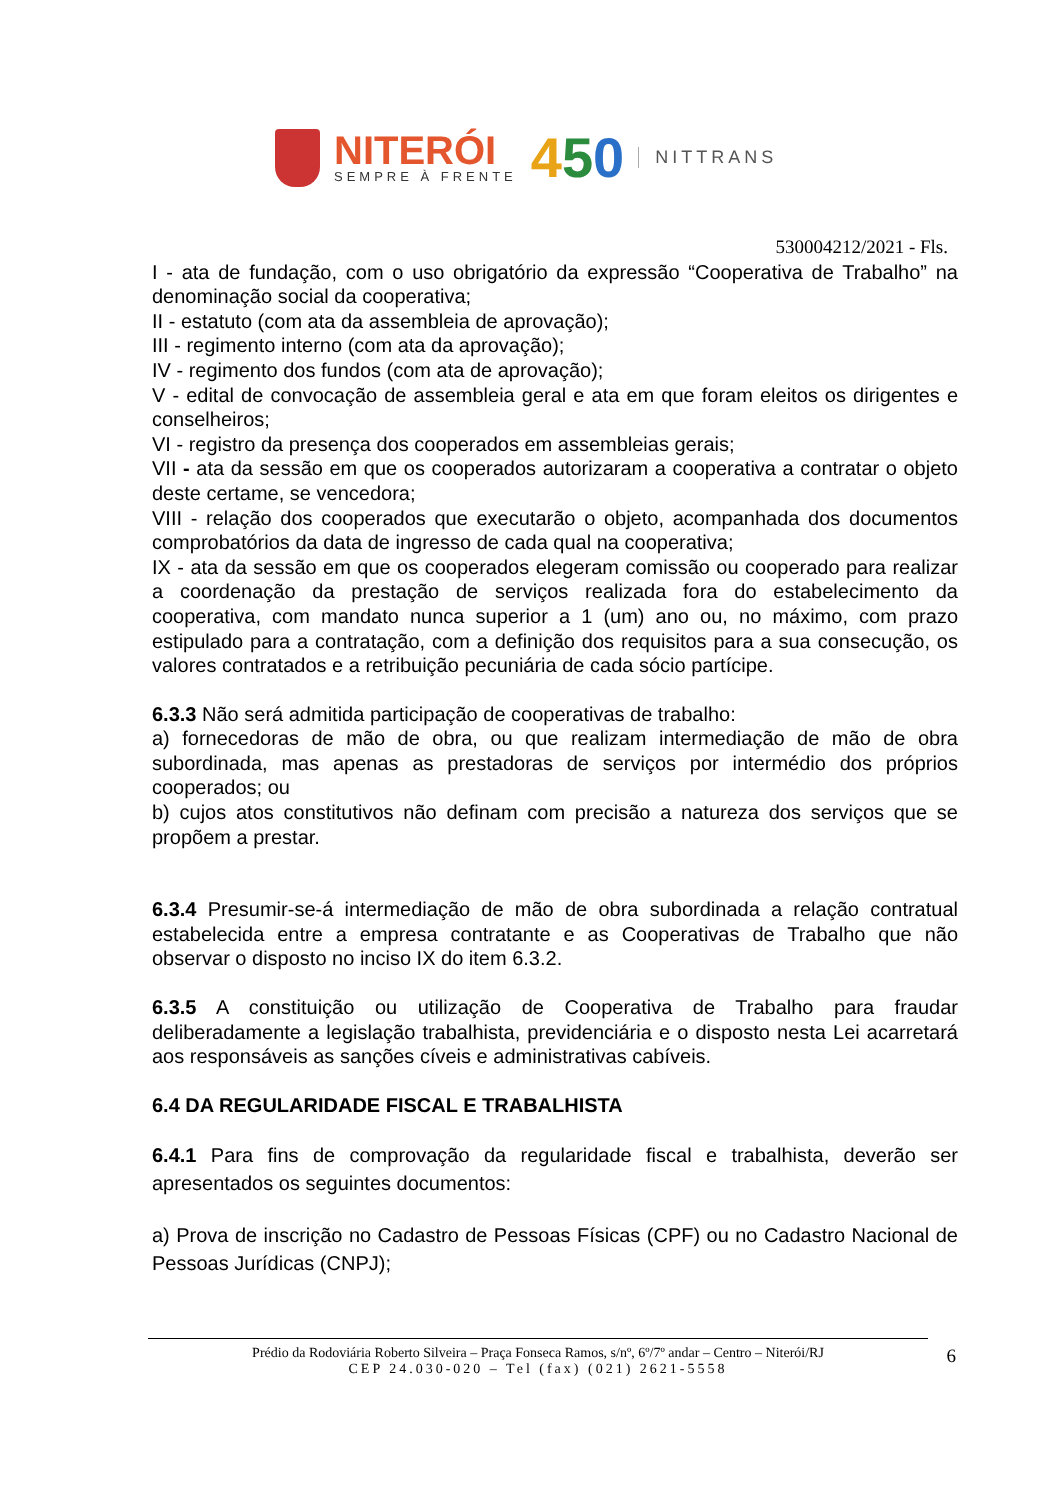NITERÓI
SEMPRE À FRENTE
450
NITTRANS
530004212/2021 - Fls.
I - ata de fundação, com o uso obrigatório da expressão “Cooperativa de Trabalho” na denominação social da cooperativa;
II - estatuto (com ata da assembleia de aprovação);
III - regimento interno (com ata da aprovação);
IV - regimento dos fundos (com ata de aprovação);
V - edital de convocação de assembleia geral e ata em que foram eleitos os dirigentes e conselheiros;
VI - registro da presença dos cooperados em assembleias gerais;
VII - ata da sessão em que os cooperados autorizaram a cooperativa a contratar o objeto deste certame, se vencedora;
VIII - relação dos cooperados que executarão o objeto, acompanhada dos documentos comprobatórios da data de ingresso de cada qual na cooperativa;
IX - ata da sessão em que os cooperados elegeram comissão ou cooperado para realizar a coordenação da prestação de serviços realizada fora do estabelecimento da cooperativa, com mandato nunca superior a 1 (um) ano ou, no máximo, com prazo estipulado para a contratação, com a definição dos requisitos para a sua consecução, os valores contratados e a retribuição pecuniária de cada sócio partícipe.
6.3.3 Não será admitida participação de cooperativas de trabalho:
a) fornecedoras de mão de obra, ou que realizam intermediação de mão de obra subordinada, mas apenas as prestadoras de serviços por intermédio dos próprios cooperados; ou
b) cujos atos constitutivos não definam com precisão a natureza dos serviços que se propõem a prestar.
6.3.4 Presumir-se-á intermediação de mão de obra subordinada a relação contratual estabelecida entre a empresa contratante e as Cooperativas de Trabalho que não observar o disposto no inciso IX do item 6.3.2.
6.3.5 A constituição ou utilização de Cooperativa de Trabalho para fraudar deliberadamente a legislação trabalhista, previdenciária e o disposto nesta Lei acarretará aos responsáveis as sanções cíveis e administrativas cabíveis.
6.4 DA REGULARIDADE FISCAL E TRABALHISTA
6.4.1 Para fins de comprovação da regularidade fiscal e trabalhista, deverão ser apresentados os seguintes documentos:
a) Prova de inscrição no Cadastro de Pessoas Físicas (CPF) ou no Cadastro Nacional de Pessoas Jurídicas (CNPJ);
Prédio da Rodoviária Roberto Silveira – Praça Fonseca Ramos, s/nº, 6º/7º andar – Centro – Niterói/RJ
CEP 24.030-020 – Tel (fax) (021) 2621-5558
6